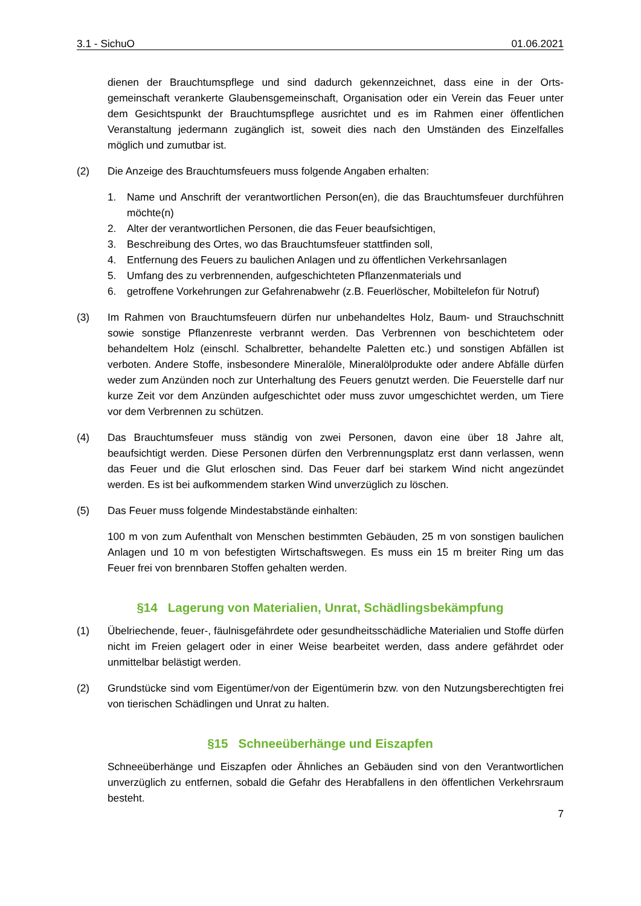3.1 - SichuO 01.06.2021
dienen der Brauchtumspflege und sind dadurch gekennzeichnet, dass eine in der Orts­gemeinschaft verankerte Glaubensgemeinschaft, Organisation oder ein Verein das Feuer unter dem Gesichtspunkt der Brauchtumspflege ausrichtet und es im Rahmen einer öffentlichen Veranstaltung jedermann zugänglich ist, soweit dies nach den Um­ständen des Einzelfalles möglich und zumutbar ist.
(2) Die Anzeige des Brauchtumsfeuers muss folgende Angaben erhalten:
1. Name und Anschrift der verantwortlichen Person(en), die das Brauchtumsfeuer durchführen möchte(n)
2. Alter der verantwortlichen Personen, die das Feuer beaufsichtigen,
3. Beschreibung des Ortes, wo das Brauchtumsfeuer stattfinden soll,
4. Entfernung des Feuers zu baulichen Anlagen und zu öffentlichen Verkehrsanlagen
5. Umfang des zu verbrennenden, aufgeschichteten Pflanzenmaterials und
6. getroffene Vorkehrungen zur Gefahrenabwehr (z.B. Feuerlöscher, Mobiltelefon für Notruf)
(3) Im Rahmen von Brauchtumsfeuern dürfen nur unbehandeltes Holz, Baum- und Strauch­schnitt sowie sonstige Pflanzenreste verbrannt werden. Das Verbrennen von beschich­tetem oder behandeltem Holz (einschl. Schalbretter, behandelte Paletten etc.) und sons­tigen Abfällen ist verboten. Andere Stoffe, insbesondere Mineralöle, Mineralölprodukte oder andere Abfälle dürfen weder zum Anzünden noch zur Unterhaltung des Feuers genutzt werden. Die Feuerstelle darf nur kurze Zeit vor dem Anzünden aufgeschichtet oder muss zuvor umgeschichtet werden, um Tiere vor dem Verbrennen zu schützen.
(4) Das Brauchtumsfeuer muss ständig von zwei Personen, davon eine über 18 Jahre alt, beaufsichtigt werden. Diese Personen dürfen den Verbrennungsplatz erst dann verlas­sen, wenn das Feuer und die Glut erloschen sind. Das Feuer darf bei starkem Wind nicht angezündet werden. Es ist bei aufkommendem starken Wind unverzüglich zu löschen.
(5) Das Feuer muss folgende Mindestabstände einhalten:
100 m von zum Aufenthalt von Menschen bestimmten Gebäuden, 25 m von sonstigen baulichen Anlagen und 10 m von befestigten Wirtschaftswegen. Es muss ein 15 m breiter Ring um das Feuer frei von brennbaren Stoffen gehalten werden.
§14 Lagerung von Materialien, Unrat, Schädlingsbekämpfung
(1) Übelriechende, feuer-, fäulnisgefährdete oder gesundheitsschädliche Materialien und Stoffe dürfen nicht im Freien gelagert oder in einer Weise bearbeitet werden, dass an­dere gefährdet oder unmittelbar belästigt werden.
(2) Grundstücke sind vom Eigentümer/von der Eigentümerin bzw. von den Nutzungsberech­tigten frei von tierischen Schädlingen und Unrat zu halten.
§15 Schneeüberhänge und Eiszapfen
Schneeüberhänge und Eiszapfen oder Ähnliches an Gebäuden sind von den Verant­wortlichen unverzüglich zu entfernen, sobald die Gefahr des Herabfallens in den öffent­lichen Verkehrsraum besteht.
7